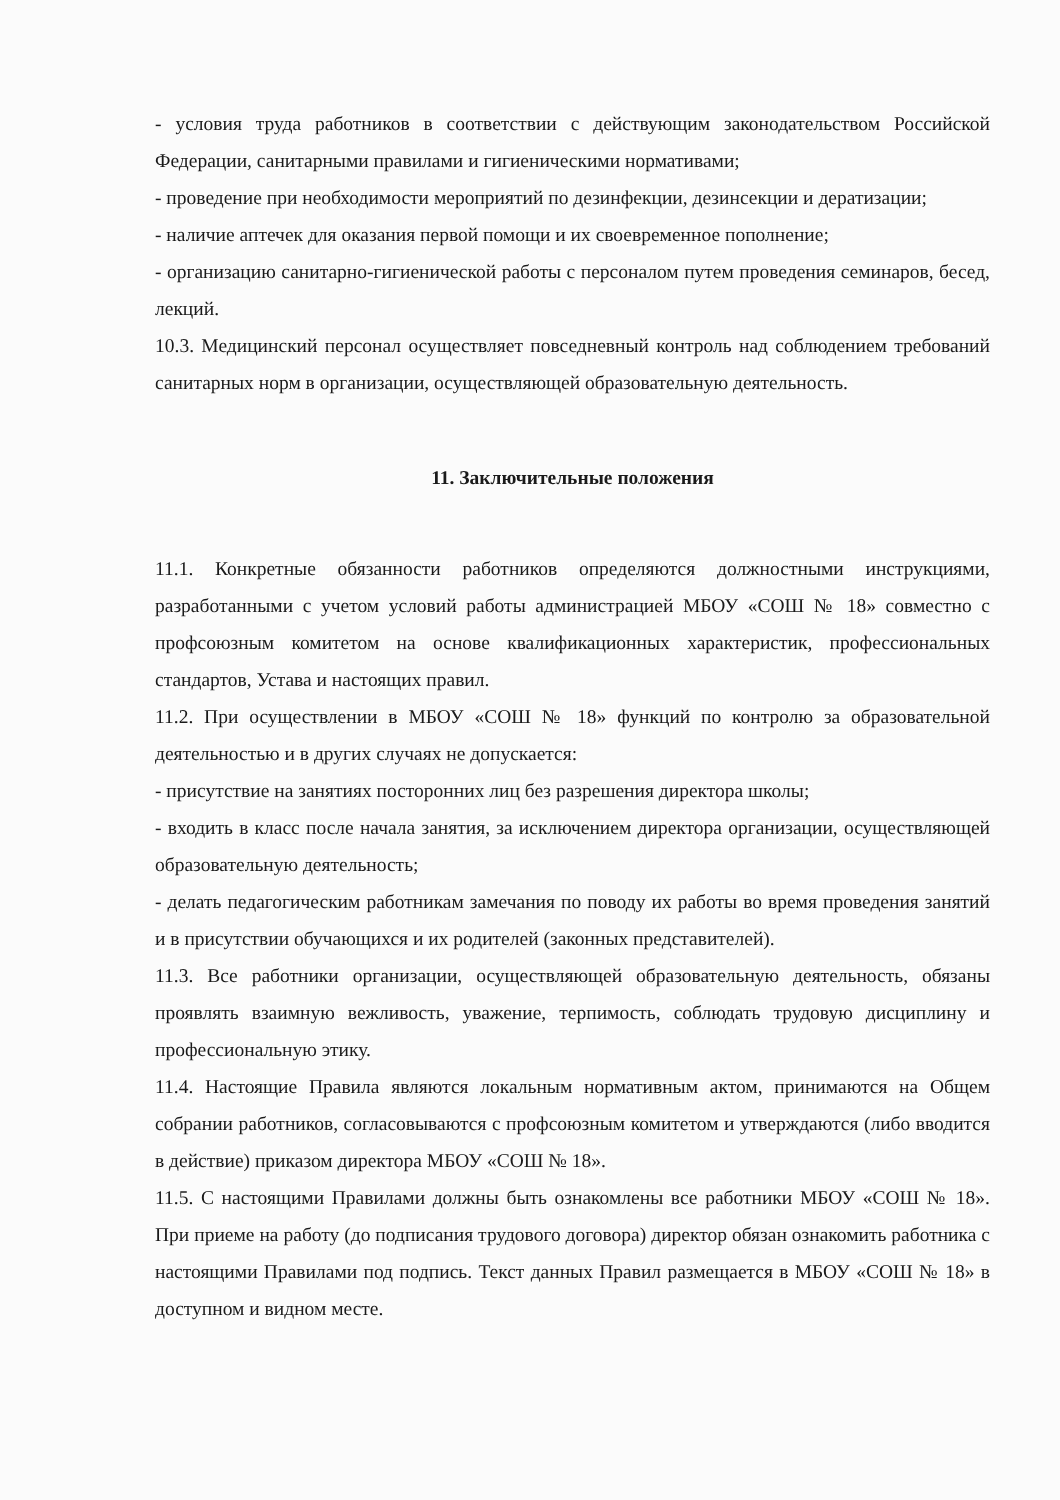- условия труда работников в соответствии с действующим законодательством Российской Федерации, санитарными правилами и гигиеническими нормативами;
- проведение при необходимости мероприятий по дезинфекции, дезинсекции и дератизации;
- наличие аптечек для оказания первой помощи и их своевременное пополнение;
- организацию санитарно-гигиенической работы с персоналом путем проведения семинаров, бесед, лекций.
10.3. Медицинский персонал осуществляет повседневный контроль над соблюдением требований санитарных норм в организации, осуществляющей образовательную деятельность.
11. Заключительные положения
11.1. Конкретные обязанности работников определяются должностными инструкциями, разработанными с учетом условий работы администрацией МБОУ «СОШ № 18» совместно с профсоюзным комитетом на основе квалификационных характеристик, профессиональных стандартов, Устава и настоящих правил.
11.2. При осуществлении в МБОУ «СОШ № 18» функций по контролю за образовательной деятельностью и в других случаях не допускается:
- присутствие на занятиях посторонних лиц без разрешения директора школы;
- входить в класс после начала занятия, за исключением директора организации, осуществляющей образовательную деятельность;
- делать педагогическим работникам замечания по поводу их работы во время проведения занятий и в присутствии обучающихся и их родителей (законных представителей).
11.3. Все работники организации, осуществляющей образовательную деятельность, обязаны проявлять взаимную вежливость, уважение, терпимость, соблюдать трудовую дисциплину и профессиональную этику.
11.4. Настоящие Правила являются локальным нормативным актом, принимаются на Общем собрании работников, согласовываются с профсоюзным комитетом и утверждаются (либо вводится в действие) приказом директора МБОУ «СОШ № 18».
11.5. С настоящими Правилами должны быть ознакомлены все работники МБОУ «СОШ № 18». При приеме на работу (до подписания трудового договора) директор обязан ознакомить работника с настоящими Правилами под подпись. Текст данных Правил размещается в МБОУ «СОШ № 18» в доступном и видном месте.